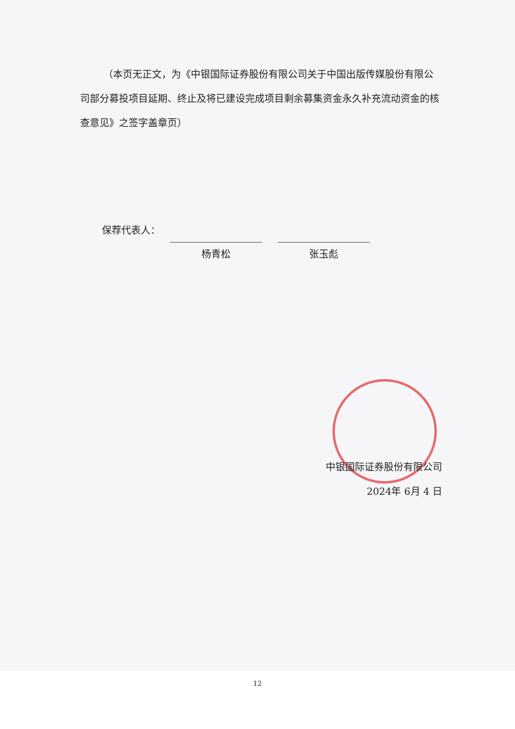（本页无正文，为《中银国际证券股份有限公司关于中国出版传媒股份有限公司部分募投项目延期、终止及将已建设完成项目剩余募集资金永久补充流动资金的核查意见》之签字盖章页）
保荐代表人：
杨青松 张玉彪
中银国际证券股份有限公司
2024年 6月 4 日
12